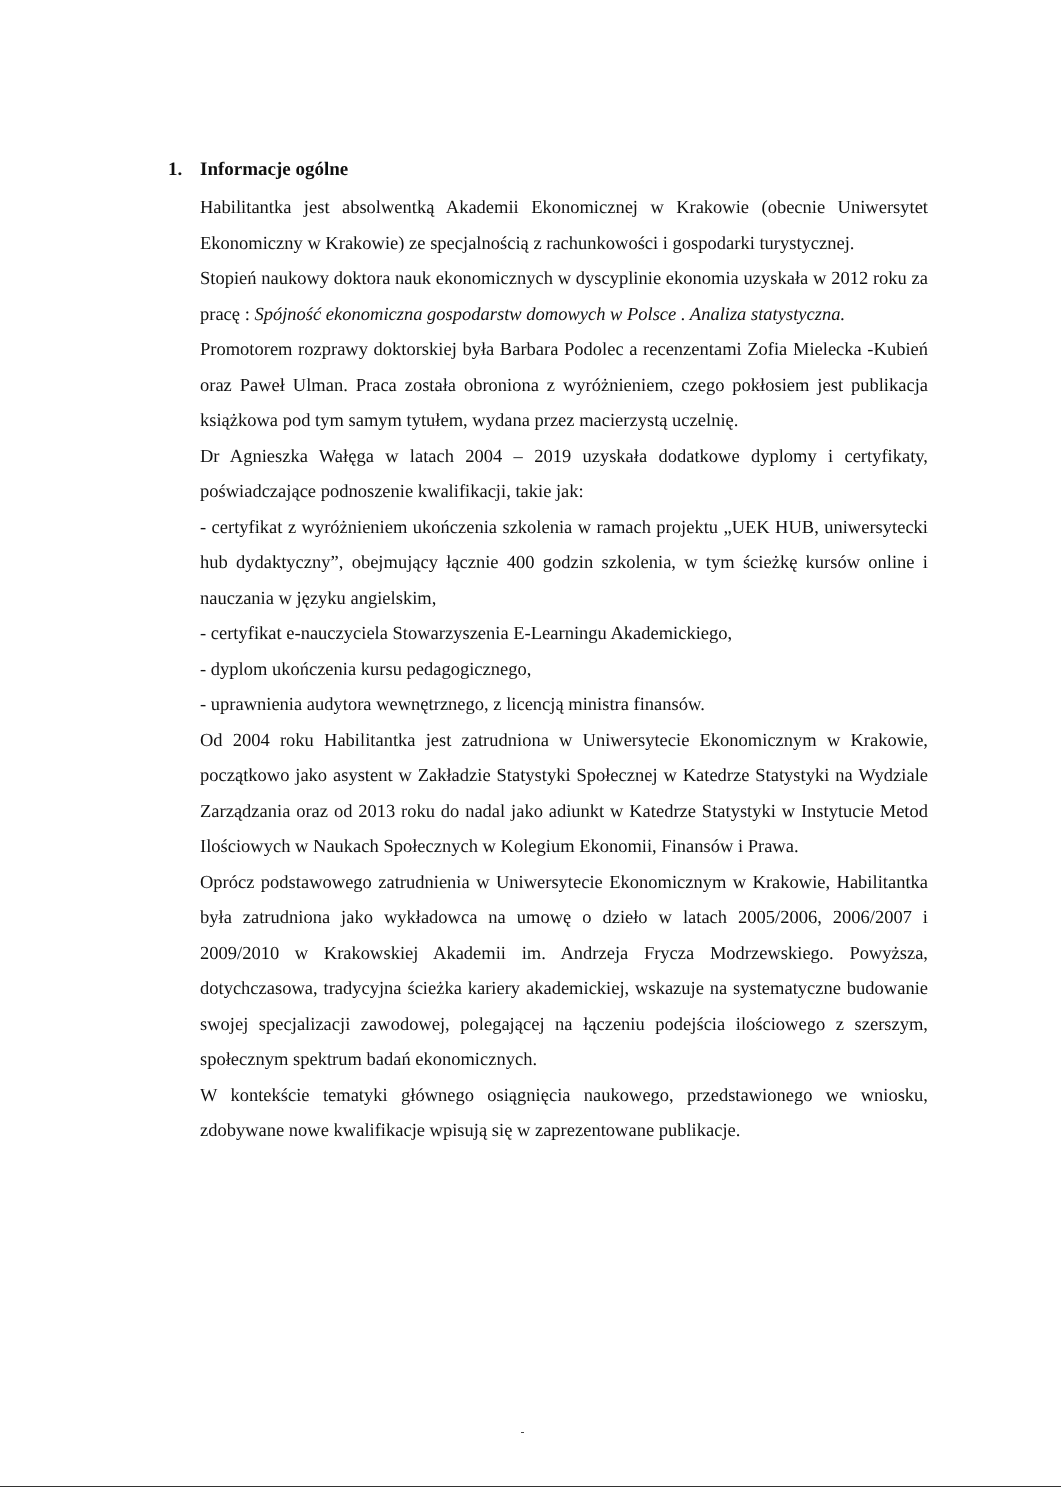1. Informacje ogólne
Habilitantka jest absolwentką Akademii Ekonomicznej w Krakowie (obecnie Uniwersytet Ekonomiczny w Krakowie) ze specjalnością z rachunkowości i gospodarki turystycznej.
Stopień naukowy doktora nauk ekonomicznych w dyscyplinie ekonomia uzyskała w 2012 roku za pracę : Spójność ekonomiczna gospodarstw domowych w Polsce . Analiza statystyczna.
Promotorem rozprawy doktorskiej była Barbara Podolec a recenzentami Zofia Mielecka -Kubień oraz Paweł Ulman. Praca została obroniona z wyróżnieniem, czego pokłosiem jest publikacja książkowa pod tym samym tytułem, wydana przez macierzystą uczelnię.
Dr Agnieszka Wałęga w latach 2004 – 2019 uzyskała dodatkowe dyplomy i certyfikaty, poświadczające podnoszenie kwalifikacji, takie jak:
- certyfikat z wyróżnieniem ukończenia szkolenia w ramach projektu „UEK HUB, uniwersytecki hub dydaktyczny”, obejmujący łącznie 400 godzin szkolenia, w tym ścieżkę kursów online i nauczania w języku angielskim,
- certyfikat e-nauczyciela Stowarzyszenia E-Learningu Akademickiego,
- dyplom ukończenia kursu pedagogicznego,
- uprawnienia audytora wewnętrznego, z licencją ministra finansów.
Od 2004 roku Habilitantka jest zatrudniona w Uniwersytecie Ekonomicznym w Krakowie, początkowo jako asystent w Zakładzie Statystyki Społecznej w Katedrze Statystyki na Wydziale Zarządzania oraz od 2013 roku do nadal jako adiunkt w Katedrze Statystyki w Instytucie Metod Ilościowych w Naukach Społecznych w Kolegium Ekonomii, Finansów i Prawa.
Oprócz podstawowego zatrudnienia w Uniwersytecie Ekonomicznym w Krakowie, Habilitantka była zatrudniona jako wykładowca na umowę o dzieło w latach 2005/2006, 2006/2007 i 2009/2010 w Krakowskiej Akademii im. Andrzeja Frycza Modrzewskiego. Powyższa, dotychczasowa, tradycyjna ścieżka kariery akademickiej, wskazuje na systematyczne budowanie swojej specjalizacji zawodowej, polegającej na łączeniu podejścia ilościowego z szerszym, społecznym spektrum badań ekonomicznych.
W kontekście tematyki głównego osiągnięcia naukowego, przedstawionego we wniosku, zdobywane nowe kwalifikacje wpisują się w zaprezentowane publikacje.